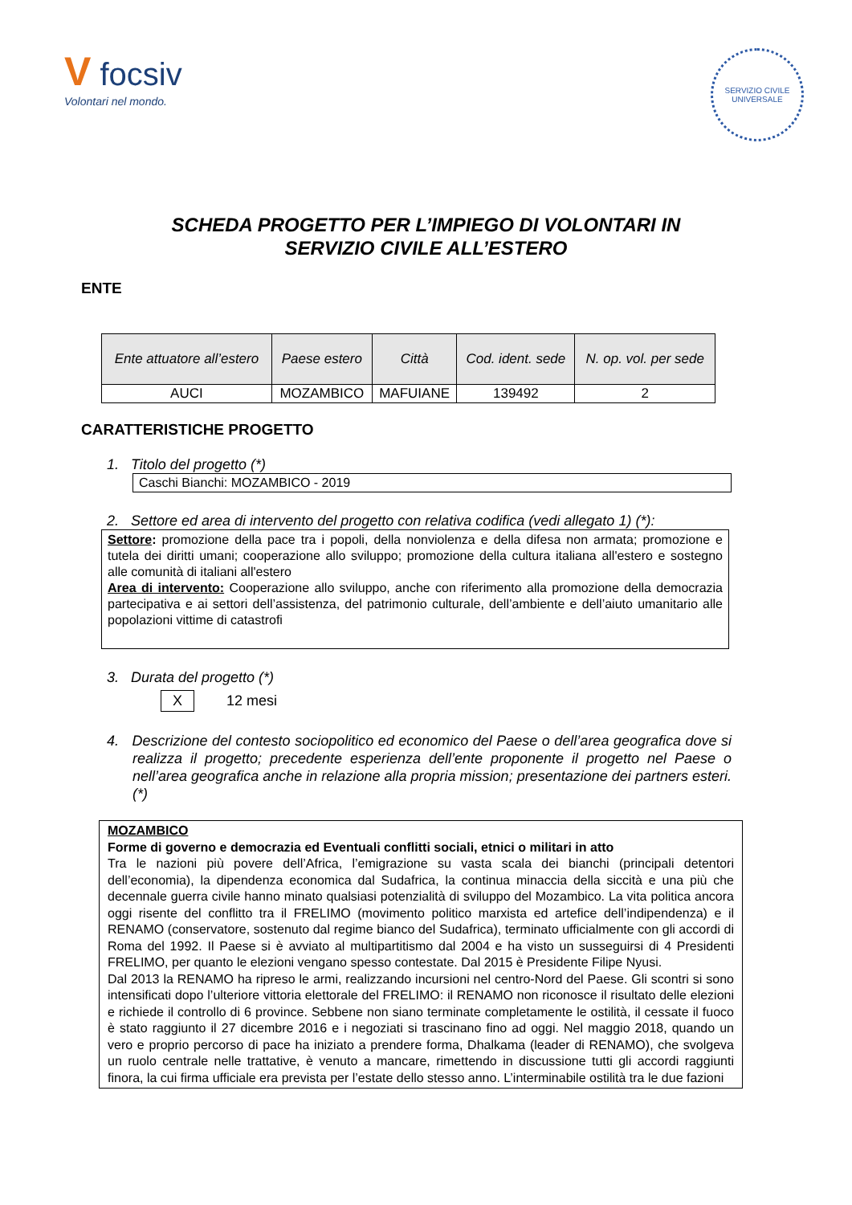V focsiv
Volontari nel mondo.
SERVIZIO CIVILE UNIVERSALE
SCHEDA PROGETTO PER L’IMPIEGO DI VOLONTARI IN
SERVIZIO CIVILE ALL’ESTERO
ENTE
| Ente attuatore all’estero | Paese estero | Città | Cod. ident. sede | N. op. vol. per sede |
| --- | --- | --- | --- | --- |
| AUCI | MOZAMBICO | MAFUIANE | 139492 | 2 |
CARATTERISTICHE PROGETTO
1. Titolo del progetto (*)
Caschi Bianchi: MOZAMBICO - 2019
2. Settore ed area di intervento del progetto con relativa codifica (vedi allegato 1) (*):
Settore: promozione della pace tra i popoli, della nonviolenza e della difesa non armata; promozione e tutela dei diritti umani; cooperazione allo sviluppo; promozione della cultura italiana all'estero e sostegno alle comunità di italiani all'estero
Area di intervento: Cooperazione allo sviluppo, anche con riferimento alla promozione della democrazia partecipativa e ai settori dell’assistenza, del patrimonio culturale, dell’ambiente e dell’aiuto umanitario alle popolazioni vittime di catastrofi
3. Durata del progetto (*)
X 12 mesi
4. Descrizione del contesto sociopolitico ed economico del Paese o dell’area geografica dove si realizza il progetto; precedente esperienza dell’ente proponente il progetto nel Paese o nell’area geografica anche in relazione alla propria mission; presentazione dei partners esteri. (*)
MOZAMBICO
Forme di governo e democrazia ed Eventuali conflitti sociali, etnici o militari in atto
Tra le nazioni più povere dell’Africa, l’emigrazione su vasta scala dei bianchi (principali detentori dell’economia), la dipendenza economica dal Sudafrica, la continua minaccia della siccità e una più che decennale guerra civile hanno minato qualsiasi potenzialità di sviluppo del Mozambico. La vita politica ancora oggi risente del conflitto tra il FRELIMO (movimento politico marxista ed artefice dell’indipendenza) e il RENAMO (conservatore, sostenuto dal regime bianco del Sudafrica), terminato ufficialmente con gli accordi di Roma del 1992. Il Paese si è avviato al multipartitismo dal 2004 e ha visto un susseguirsi di 4 Presidenti FRELIMO, per quanto le elezioni vengano spesso contestate. Dal 2015 è Presidente Filipe Nyusi.
Dal 2013 la RENAMO ha ripreso le armi, realizzando incursioni nel centro-Nord del Paese. Gli scontri si sono intensificati dopo l’ulteriore vittoria elettorale del FRELIMO: il RENAMO non riconosce il risultato delle elezioni e richiede il controllo di 6 province. Sebbene non siano terminate completamente le ostilità, il cessate il fuoco è stato raggiunto il 27 dicembre 2016 e i negoziati si trascinano fino ad oggi. Nel maggio 2018, quando un vero e proprio percorso di pace ha iniziato a prendere forma, Dhalkama (leader di RENAMO), che svolgeva un ruolo centrale nelle trattative, è venuto a mancare, rimettendo in discussione tutti gli accordi raggiunti finora, la cui firma ufficiale era prevista per l’estate dello stesso anno. L’interminabile ostilità tra le due fazioni